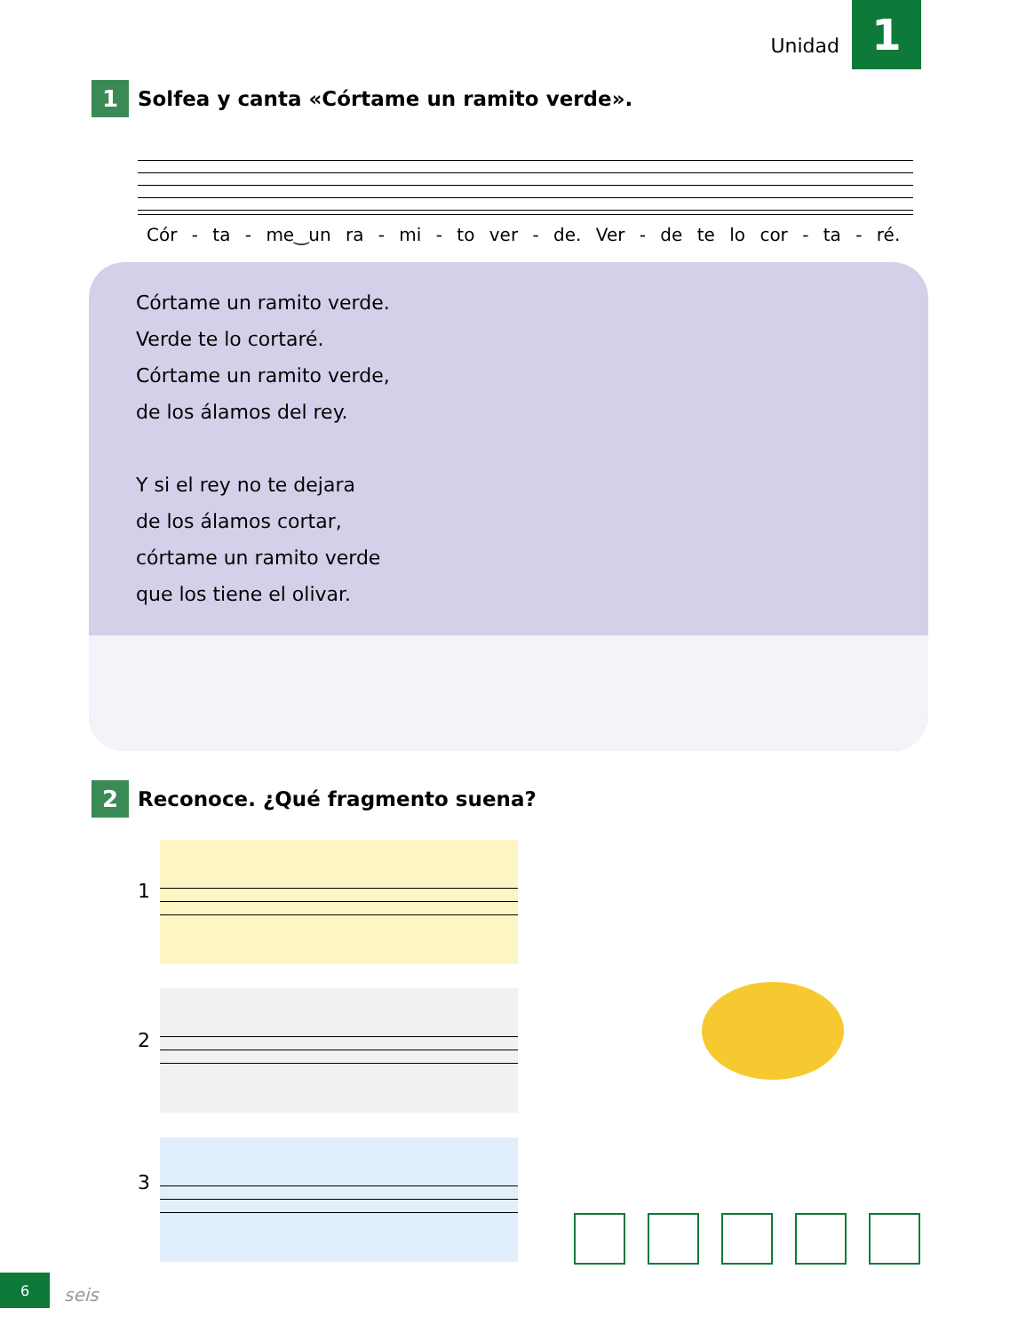Unidad 1
1 Solfea y canta «Córtame un ramito verde».
Cór - ta - me‿un ra - mi - to ver - de. Ver - de te lo cor - ta - ré.
Córtame un ramito verde.
Verde te lo cortaré.
Córtame un ramito verde,
de los álamos del rey.
Y si el rey no te dejara
de los álamos cortar,
córtame un ramito verde
que los tiene el olivar.
2 Reconoce. ¿Qué fragmento suena?
1
2
3
6
seis